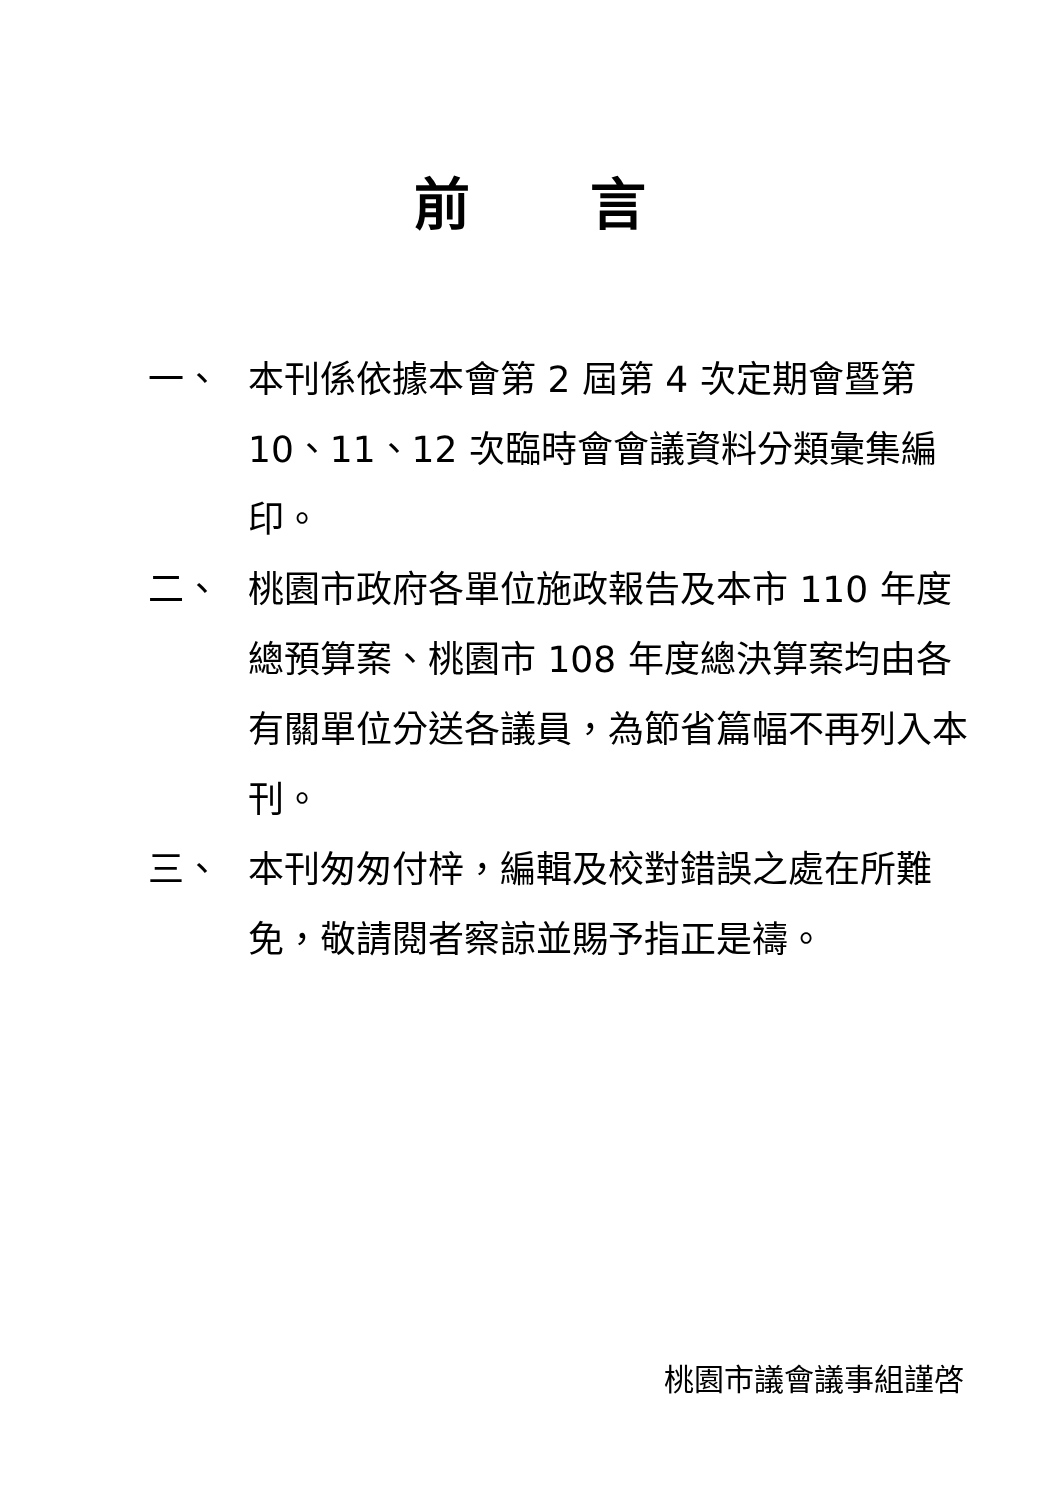前言
一、 本刊係依據本會第 2 屆第 4 次定期會暨第 10、11、12 次臨時會會議資料分類彙集編印。
二、 桃園市政府各單位施政報告及本市 110 年度總預算案、桃園市 108 年度總決算案均由各有關單位分送各議員，為節省篇幅不再列入本刊。
三、 本刊匆匆付梓，編輯及校對錯誤之處在所難免，敬請閱者察諒並賜予指正是禱。
桃園市議會議事組謹啓